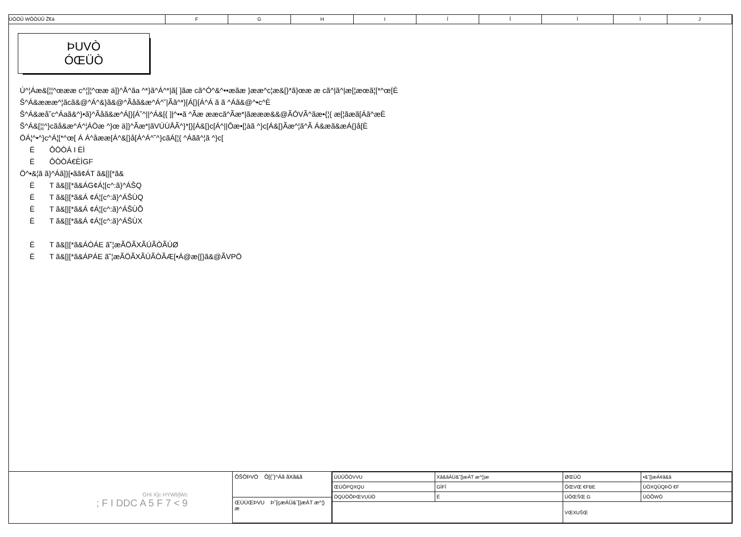ÜÒÖÛ WÔÒÜÛ Žܶ€á F G H I Í Î Ï Ì J
ÞUVÒ
ÓŒÜÒ
Ú^¦Áæ&[¦¦^œææ c^¦]¦^œæ ä]}^Å^ãa ^*}ã^Á^*|ã[ ]ãæ cã^Ó^&^••æãæ }ææ^c¦æ&[}*ã}œæ æ cã^|ã^|æ[¦æœã¦[*^œ[È
Š^Á&æææ^¦ãcã&@^Á^&}ã&@^Ãåã&æ^Á^˘|Ãã^*}[Á[}[Á^Á ã ã ^Áã&@^•c^È
Š^Á&æå˘c^Áaã&^}•ã}^Ãåã&æ^Á[}[Á˘^||^Á&[{ ]|^••ã ^Ãæ ææcã^Ãæ*|ãæææ&&@ÃÓVÃ^ãæ•{¦{ æ[¦ãæã[Áã^æÈ
Š^Á&[¦¦^}cãå&æ^Á^¦ÁÒæ ^}œ ä]}^Ãæ*|ãVÚÙÅÃ^}*[}[Á&[}c[Á^||Ôæ•[¦àã ^}c[Á&[}Ãæ^¦ã^Ã Á&æã&æÁ{}å[È
ÖÁ¦^•^}c^Á¦[*^œ[ Á Á^åææ[Á^&[}å[Á^Á^˘^}cãÁ[¦{ ^Áãã^¦ã ^}c[
Ë ÔÒÒÁ I ÈÌ
Ë ÔÒÒÁ€ÈÌGF
Ö^•&¦ã ã}^Áã]}[•ãã¢ÁT ã&[|[*ã&
Ë T ã&[|[*ã&ÁG¢Á¦[c^:ã}^ÁŠQ
Ë T ã&[|[*ã&Á ¢Á¦[c^:ã}^ÁŠÙQ
Ë T ã&[|[*ã&Á ¢Á¦[c^:ã}^ÁŠÙÕ
Ë T ã&[|[*ã&Á ¢Á¦[c^:ã}^ÁŠÙX
Ë T ã&[|[*ã&ÁÒÁE ã˘¦æÃÖÃXÃÚÃÒÃÚØ
Ë T ã&[|[*ã&ÁPÁE ã˘¦æÃÖÃXÃÚÃÒÃÆ[•Á@æ{[}ã&@ÃVPÖ
GHi X]c HYWb]Wc
; F I DDC A 5 F 7 < 9
ÔŠÒÞVÒ Ô[{˘}^Áã ãXã&ã
ŒÚÚŒÞVU Þ˘[çæÁÜ&˘[|æÁT æ^¦}æ
| ÙÜÛÕÒVVU | Xã&ãÁÜ&˘[/æÁT æ^¦}æ | ØŒÙÒ | •&˘[/æÁ¢ã&ã |
| ŒÜÔPQXQU | GÌFÍ | ÔŒVŒ €FBE | ÙÒXQÛQÞÒ €F |
| ÖQÙÒÕÞŒVUÜÒ | Ë | ÙÔŒŠŒ G | ÜÒÕWÒ |
| | | VŒXUŠŒ | |